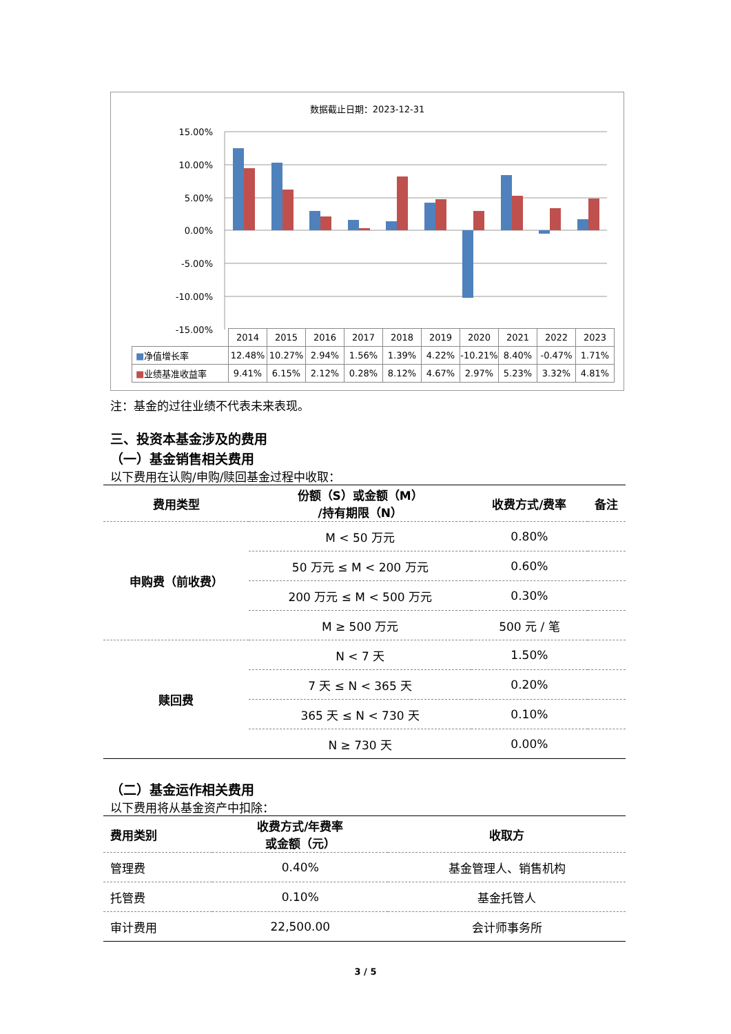数据截止日期：2023-12-31
15.00%
10.00%
5.00%
0.00%
-5.00%
-10.00%
-15.00%
| | 2014 | 2015 | 2016 | 2017 | 2018 | 2019 | 2020 | 2021 | 2022 | 2023 |
| ■ 净值增长率 | 12.48% | 10.27% | 2.94% | 1.56% | 1.39% | 4.22% | -10.21% | 8.40% | -0.47% | 1.71% |
| ■ 业绩基准收益率 | 9.41% | 6.15% | 2.12% | 0.28% | 8.12% | 4.67% | 2.97% | 5.23% | 3.32% | 4.81% |
注：基金的过往业绩不代表未来表现。
三、投资本基金涉及的费用
（一）基金销售相关费用
以下费用在认购/申购/赎回基金过程中收取：
| 费用类型 | 份额（S）或金额（M） /持有期限（N） | 收费方式/费率 | 备注 |
| --- | --- | --- | --- |
| 申购费（前收费） | M < 50 万元 | 0.80% | |
| | 50 万元 ≤ M < 200 万元 | 0.60% | |
| | 200 万元 ≤ M < 500 万元 | 0.30% | |
| | M ≥ 500 万元 | 500 元 / 笔 | |
| 赎回费 | N < 7 天 | 1.50% | |
| | 7 天 ≤ N < 365 天 | 0.20% | |
| | 365 天 ≤ N < 730 天 | 0.10% | |
| | N ≥ 730 天 | 0.00% | |
（二）基金运作相关费用
以下费用将从基金资产中扣除：
| 费用类别 | 收费方式/年费率 或金额（元） | 收取方 |
| --- | --- | --- |
| 管理费 | 0.40% | 基金管理人、销售机构 |
| 托管费 | 0.10% | 基金托管人 |
| 审计费用 | 22,500.00 | 会计师事务所 |
3 / 5